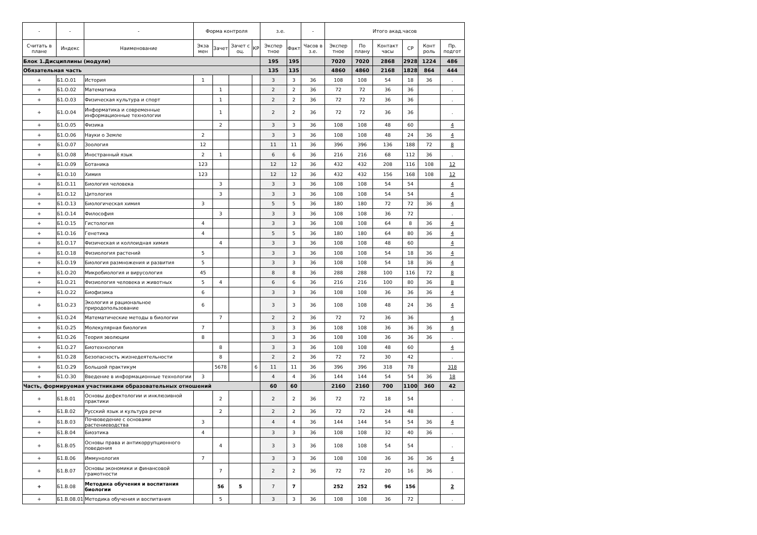| - | - | - | Форма контроля | | | | з.е. | | - | Итого акад.часов | | | | | |
| --- | --- | --- | --- | --- | --- | --- | --- | --- | --- | --- | --- | --- | --- | --- | --- |
| Считать в плане | Индекс | Наименование | Экза мен | Зачет | Зачет с оц. | КР | Экспер тное | Факт | Часов в з.е. | Экспер тное | По плану | Контакт часы | СР | Конт роль | Пр. подгот |
| Блок 1.Дисциплины (модули) | | | | | | | 195 | 195 | | 7020 | 7020 | 2868 | 2928 | 1224 | 486 |
| Обязательная часть | | | | | | | 135 | 135 | | 4860 | 4860 | 2168 | 1828 | 864 | 444 |
| + | Б1.О.01 | История | 1 | | | | 3 | 3 | 36 | 108 | 108 | 54 | 18 | 36 | . |
| + | Б1.О.02 | Математика | | 1 | | | 2 | 2 | 36 | 72 | 72 | 36 | 36 | | . |
| + | Б1.О.03 | Физическая культура и спорт | | 1 | | | 2 | 2 | 36 | 72 | 72 | 36 | 36 | | . |
| + | Б1.О.04 | Информатика и современные информационные технологии | | 1 | | | 2 | 2 | 36 | 72 | 72 | 36 | 36 | | . |
| + | Б1.О.05 | Физика | | 2 | | | 3 | 3 | 36 | 108 | 108 | 48 | 60 | | 4 |
| + | Б1.О.06 | Науки о Земле | 2 | | | | 3 | 3 | 36 | 108 | 108 | 48 | 24 | 36 | 4 |
| + | Б1.О.07 | Зоология | 12 | | | | 11 | 11 | 36 | 396 | 396 | 136 | 188 | 72 | 8 |
| + | Б1.О.08 | Иностранный язык | 2 | 1 | | | 6 | 6 | 36 | 216 | 216 | 68 | 112 | 36 | . |
| + | Б1.О.09 | Ботаника | 123 | | | | 12 | 12 | 36 | 432 | 432 | 208 | 116 | 108 | 12 |
| + | Б1.О.10 | Химия | 123 | | | | 12 | 12 | 36 | 432 | 432 | 156 | 168 | 108 | 12 |
| + | Б1.О.11 | Биология человека | | 3 | | | 3 | 3 | 36 | 108 | 108 | 54 | 54 | | 4 |
| + | Б1.О.12 | Цитология | | 3 | | | 3 | 3 | 36 | 108 | 108 | 54 | 54 | | 4 |
| + | Б1.О.13 | Биологическая химия | 3 | | | | 5 | 5 | 36 | 180 | 180 | 72 | 72 | 36 | 4 |
| + | Б1.О.14 | Философия | | 3 | | | 3 | 3 | 36 | 108 | 108 | 36 | 72 | | . |
| + | Б1.О.15 | Гистология | 4 | | | | 3 | 3 | 36 | 108 | 108 | 64 | 8 | 36 | 4 |
| + | Б1.О.16 | Генетика | 4 | | | | 5 | 5 | 36 | 180 | 180 | 64 | 80 | 36 | 4 |
| + | Б1.О.17 | Физическая и коллоидная химия | | 4 | | | 3 | 3 | 36 | 108 | 108 | 48 | 60 | | 4 |
| + | Б1.О.18 | Физиология растений | 5 | | | | 3 | 3 | 36 | 108 | 108 | 54 | 18 | 36 | 4 |
| + | Б1.О.19 | Биология размножения и развития | 5 | | | | 3 | 3 | 36 | 108 | 108 | 54 | 18 | 36 | 4 |
| + | Б1.О.20 | Микробиология и вирусология | 45 | | | | 8 | 8 | 36 | 288 | 288 | 100 | 116 | 72 | 8 |
| + | Б1.О.21 | Физиология человека и животных | 5 | 4 | | | 6 | 6 | 36 | 216 | 216 | 100 | 80 | 36 | 8 |
| + | Б1.О.22 | Биофизика | 6 | | | | 3 | 3 | 36 | 108 | 108 | 36 | 36 | 36 | 4 |
| + | Б1.О.23 | Экология и рациональное природопользование | 6 | | | | 3 | 3 | 36 | 108 | 108 | 48 | 24 | 36 | 4 |
| + | Б1.О.24 | Математические методы в биологии | | 7 | | | 2 | 2 | 36 | 72 | 72 | 36 | 36 | | 4 |
| + | Б1.О.25 | Молекулярная биология | 7 | | | | 3 | 3 | 36 | 108 | 108 | 36 | 36 | 36 | 4 |
| + | Б1.О.26 | Теория эволюции | 8 | | | | 3 | 3 | 36 | 108 | 108 | 36 | 36 | 36 | . |
| + | Б1.О.27 | Биотехнология | | 8 | | | 3 | 3 | 36 | 108 | 108 | 48 | 60 | | 4 |
| + | Б1.О.28 | Безопасность жизнедеятельности | | 8 | | | 2 | 2 | 36 | 72 | 72 | 30 | 42 | | . |
| + | Б1.О.29 | Большой практикум | | 5678 | | 6 | 11 | 11 | 36 | 396 | 396 | 318 | 78 | | 318 |
| + | Б1.О.30 | Введение в информационные технологии | 3 | | | | 4 | 4 | 36 | 144 | 144 | 54 | 54 | 36 | 18 |
| Часть, формируемая участниками образовательных отношений | | | | | | | 60 | 60 | | 2160 | 2160 | 700 | 1100 | 360 | 42 |
| + | Б1.В.01 | Основы дефектологии и инклюзивной практики | | 2 | | | 2 | 2 | 36 | 72 | 72 | 18 | 54 | | . |
| + | Б1.В.02 | Русский язык и культура речи | | 2 | | | 2 | 2 | 36 | 72 | 72 | 24 | 48 | | . |
| + | Б1.В.03 | Почвоведение с основами растениеводства | 3 | | | | 4 | 4 | 36 | 144 | 144 | 54 | 54 | 36 | 4 |
| + | Б1.В.04 | Биоэтика | 4 | | | | 3 | 3 | 36 | 108 | 108 | 32 | 40 | 36 | . |
| + | Б1.В.05 | Основы права и антикоррупционного поведения | | 4 | | | 3 | 3 | 36 | 108 | 108 | 54 | 54 | | . |
| + | Б1.В.06 | Иммунология | 7 | | | | 3 | 3 | 36 | 108 | 108 | 36 | 36 | 36 | 4 |
| + | Б1.В.07 | Основы экономики и финансовой грамотности | | 7 | | | 2 | 2 | 36 | 72 | 72 | 20 | 16 | 36 | . |
| + | Б1.В.08 | Методика обучения и воспитания биологии | | 56 | 5 | | 7 | 7 | | 252 | 252 | 96 | 156 | | 2 |
| + | Б1.В.08.01 | Методика обучения и воспитания | | 5 | | | 3 | 3 | 36 | 108 | 108 | 36 | 72 | | . |